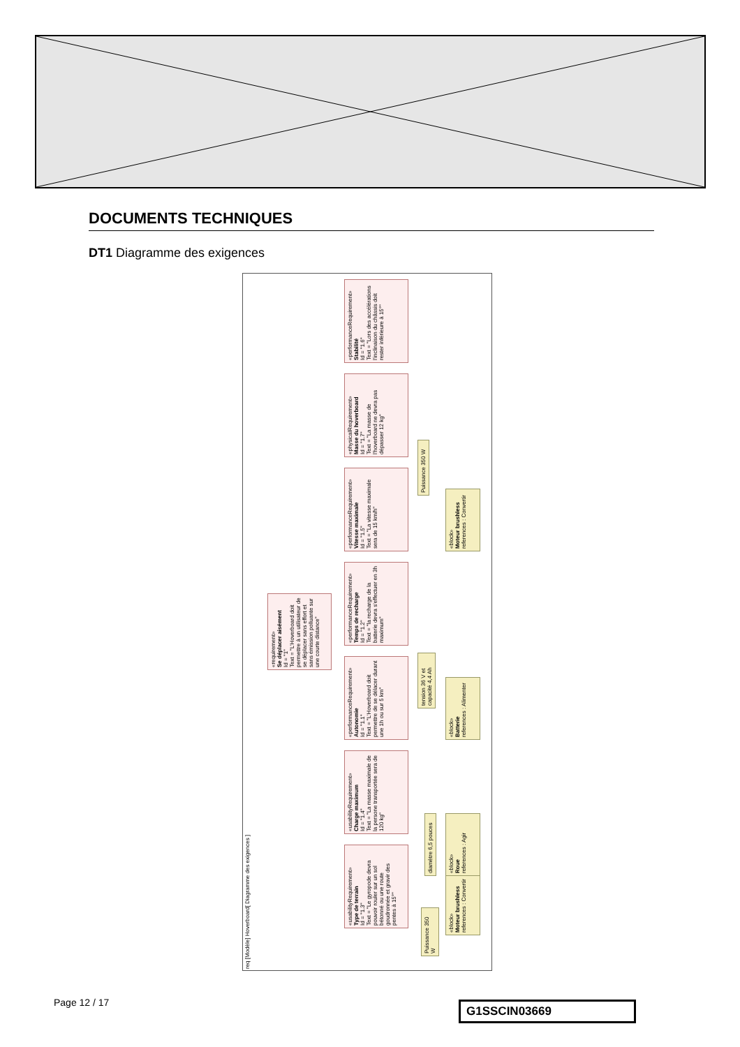DOCUMENTS TECHNIQUES
DT1 Diagramme des exigences
req [Modèle] Hoverboard[ Diagramme des exigences ]
«requirement»
Se déplacer aisément
Id = "1"
Text = "L'Hoverboard doit permettre à un utilisateur de se déplacer sans effort et sans émission polluante sur une courte distance"
«usabilityRequirement»
Type de terrain
Id = "1.3"
Text = "Le gyropode devra pouvoir rouler sur un sol bétonné ou une route goudronnée et gravir des pentes à 15°"
«usabilityRequirement»
Charge maximum
Id = "1.4"
Text = "La masse maximale de la persone transportée sera de 120 kg"
«performanceRequirement»
Autonomie
Id = "1.1"
Text = "L'Hoverboard doit permettre de se délacer durant une 1h ou sur 5 km"
«performanceRequirement»
Temps de recharge
Id = "1.2"
Text = "la recharge de la batterie devra s'effectuer en 3h maximum"
«performanceRequirement»
Vitesse maximale
Id = "1.5"
Text = "La vitesse maximale sera de 15 km/h"
«physicalRequirement»
Masse du hoverboard
Id = "1.7"
Text = "La masse de l'hoverboard ne devra pas dépasser 12 kg"
«performanceRequirement»
Stabilité
Id = "1.6"
Text = "Lors des accélérations l'inclinaison du châssis doit rester inférieure à 15°"
Puissance 350 W
«block»
Moteur brushless
references : Convertir
diamètre 6,5 pouces
«block»
Roue
references : Agir
tension 36 V et capacité 4,4 Ah
«block»
Batterie
references : Alimenter
Puissance 350 W
«block»
Moteur brushless
references : Convertir
Page 12 / 17 G1SSCIN03669